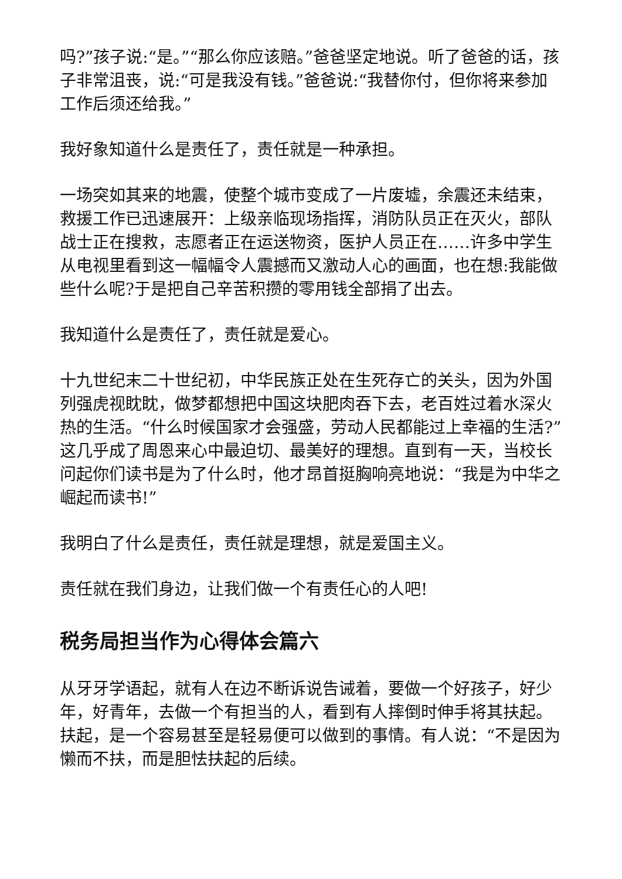吗?”孩子说:“是。”“那么你应该赔。”爸爸坚定地说。听了爸爸的话，孩子非常沮丧，说:“可是我没有钱。”爸爸说:“我替你付，但你将来参加工作后须还给我。”
我好象知道什么是责任了，责任就是一种承担。
一场突如其来的地震，使整个城市变成了一片废墟，余震还未结束，救援工作已迅速展开：上级亲临现场指挥，消防队员正在灭火，部队战士正在搜救，志愿者正在运送物资，医护人员正在……许多中学生从电视里看到这一幅幅令人震撼而又激动人心的画面，也在想:我能做些什么呢?于是把自己辛苦积攒的零用钱全部捐了出去。
我知道什么是责任了，责任就是爱心。
十九世纪末二十世纪初，中华民族正处在生死存亡的关头，因为外国列强虎视眈眈，做梦都想把中国这块肥肉吞下去，老百姓过着水深火热的生活。“什么时候国家才会强盛，劳动人民都能过上幸福的生活?”这几乎成了周恩来心中最迫切、最美好的理想。直到有一天，当校长问起你们读书是为了什么时，他才昂首挺胸响亮地说：“我是为中华之崛起而读书!”
我明白了什么是责任，责任就是理想，就是爱国主义。
责任就在我们身边，让我们做一个有责任心的人吧!
税务局担当作为心得体会篇六
从牙牙学语起，就有人在边不断诉说告诫着，要做一个好孩子，好少年，好青年，去做一个有担当的人，看到有人摔倒时伸手将其扶起。扶起，是一个容易甚至是轻易便可以做到的事情。有人说：“不是因为懒而不扶，而是胆怯扶起的后续。